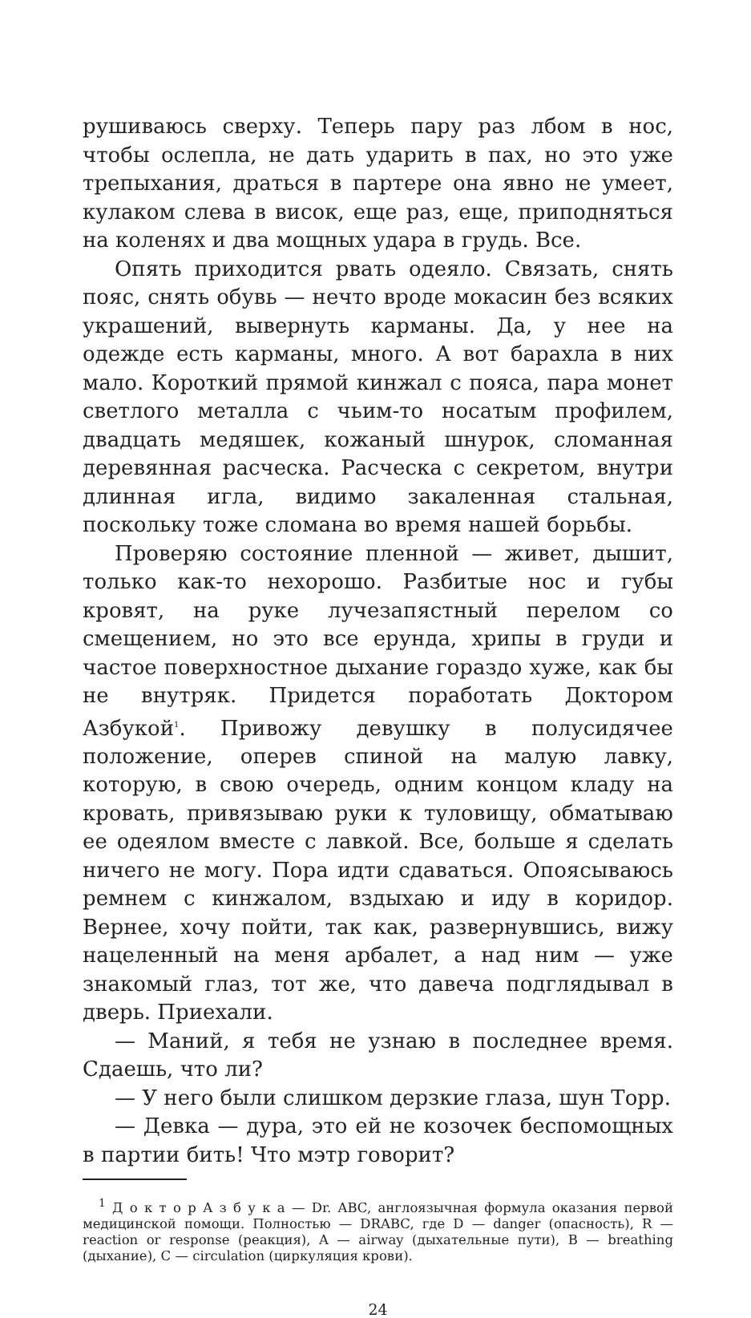рушиваюсь сверху. Теперь пару раз лбом в нос, чтобы ослепла, не дать ударить в пах, но это уже трепыхания, драться в партере она явно не умеет, кулаком слева в висок, еще раз, еще, приподняться на коленях и два мощных удара в грудь. Все.
Опять приходится рвать одеяло. Связать, снять пояс, снять обувь — нечто вроде мокасин без всяких украшений, вывернуть карманы. Да, у нее на одежде есть карманы, много. А вот барахла в них мало. Короткий прямой кинжал с пояса, пара монет светлого металла с чьим-то носатым профилем, двадцать медяшек, кожаный шнурок, сломанная деревянная расческа. Расческа с секретом, внутри длинная игла, видимо закаленная стальная, поскольку тоже сломана во время нашей борьбы.
Проверяю состояние пленной — живет, дышит, только как-то нехорошо. Разбитые нос и губы кровят, на руке лучезапястный перелом со смещением, но это все ерунда, хрипы в груди и частое поверхностное дыхание гораздо хуже, как бы не внутряк. Придется поработать Доктором Азбукой<sup>1</sup>. Привожу девушку в полусидячее положение, оперев спиной на малую лавку, которую, в свою очередь, одним концом кладу на кровать, привязываю руки к туловищу, обматываю ее одеялом вместе с лавкой. Все, больше я сделать ничего не могу. Пора идти сдаваться. Опоясываюсь ремнем с кинжалом, вздыхаю и иду в коридор. Вернее, хочу пойти, так как, развернувшись, вижу нацеленный на меня арбалет, а над ним — уже знакомый глаз, тот же, что давеча подглядывал в дверь. Приехали.
— Маний, я тебя не узнаю в последнее время. Сдаешь, что ли?
— У него были слишком дерзкие глаза, шун Торр.
— Девка — дура, это ей не козочек беспомощных в партии бить! Что мэтр говорит?
<sup>1</sup> Д о к т о р А з б у к а — Dr. ABC, англоязычная формула оказания первой медицинской помощи. Полностью — DRABC, где D — danger (опасность), R — reaction or response (реакция), A — airway (дыхательные пути), B — breathing (дыхание), C — circulation (циркуляция крови).
24